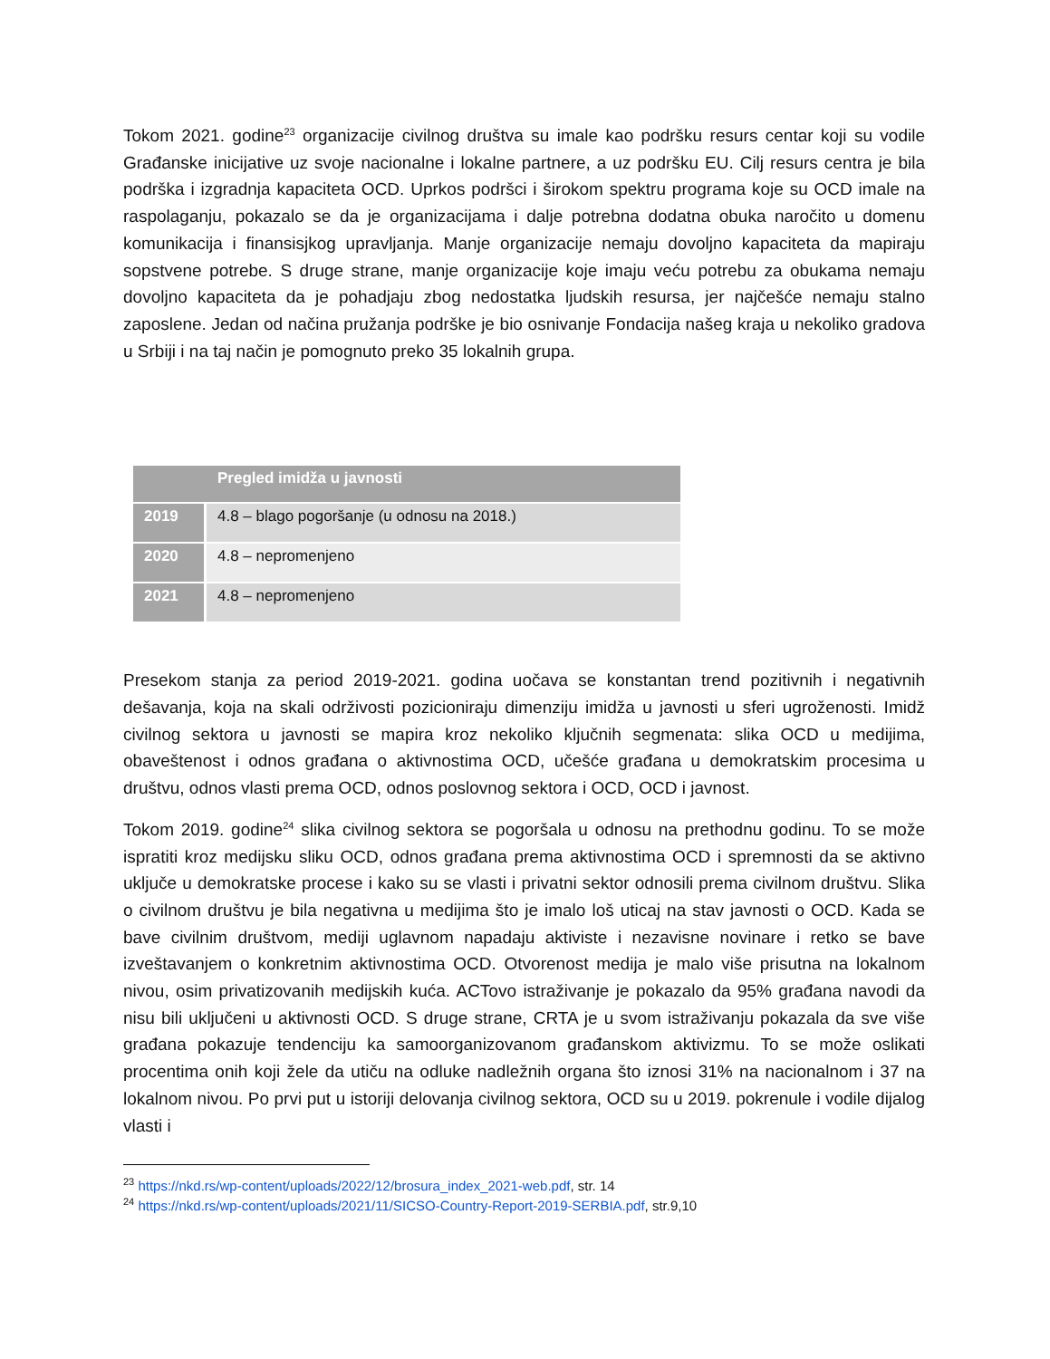Tokom 2021. godine<sup>23</sup> organizacije civilnog društva su imale kao podršku resurs centar koji su vodile Građanske inicijative uz svoje nacionalne i lokalne partnere, a uz podršku EU. Cilj resurs centra je bila podrška i izgradnja kapaciteta OCD. Uprkos podršci i širokom spektru programa koje su OCD imale na raspolaganju, pokazalo se da je organizacijama i dalje potrebna dodatna obuka naročito u domenu komunikacija i finansisjkog upravljanja. Manje organizacije nemaju dovoljno kapaciteta da mapiraju sopstvene potrebe. S druge strane, manje organizacije koje imaju veću potrebu za obukama nemaju dovoljno kapaciteta da je pohadjaju zbog nedostatka ljudskih resursa, jer najčešće nemaju stalno zaposlene. Jedan od načina pružanja podrške je bio osnivanje Fondacija našeg kraja u nekoliko gradova u Srbiji i na taj način je pomognuto preko 35 lokalnih grupa.
| | Pregled imidža u javnosti |
| --- | --- |
| 2019 | 4.8 – blago pogoršanje (u odnosu na 2018.) |
| 2020 | 4.8 – nepromenjeno |
| 2021 | 4.8 – nepromenjeno |
Presekom stanja za period 2019-2021. godina uočava se konstantan trend pozitivnih i negativnih dešavanja, koja na skali održivosti pozicioniraju dimenziju imidža u javnosti u sferi ugroženosti. Imidž civilnog sektora u javnosti se mapira kroz nekoliko ključnih segmenata: slika OCD u medijima, obaveštenost i odnos građana o aktivnostima OCD, učešće građana u demokratskim procesima u društvu, odnos vlasti prema OCD, odnos poslovnog sektora i OCD, OCD i javnost.
Tokom 2019. godine<sup>24</sup> slika civilnog sektora se pogoršala u odnosu na prethodnu godinu. To se može ispratiti kroz medijsku sliku OCD, odnos građana prema aktivnostima OCD i spremnosti da se aktivno uključe u demokratske procese i kako su se vlasti i privatni sektor odnosili prema civilnom društvu. Slika o civilnom društvu je bila negativna u medijima što je imalo loš uticaj na stav javnosti o OCD. Kada se bave civilnim društvom, mediji uglavnom napadaju aktiviste i nezavisne novinare i retko se bave izveštavanjem o konkretnim aktivnostima OCD. Otvorenost medija je malo više prisutna na lokalnom nivou, osim privatizovanih medijskih kuća. ACTovo istraživanje je pokazalo da 95% građana navodi da nisu bili uključeni u aktivnosti OCD. S druge strane, CRTA je u svom istraživanju pokazala da sve više građana pokazuje tendenciju ka samoorganizovanom građanskom aktivizmu. To se može oslikati procentima onih koji žele da utiču na odluke nadležnih organa što iznosi 31% na nacionalnom i 37 na lokalnom nivou. Po prvi put u istoriji delovanja civilnog sektora, OCD su u 2019. pokrenule i vodile dijalog vlasti i
<sup>23</sup> https://nkd.rs/wp-content/uploads/2022/12/brosura_index_2021-web.pdf, str. 14
<sup>24</sup> https://nkd.rs/wp-content/uploads/2021/11/SICSO-Country-Report-2019-SERBIA.pdf, str.9,10